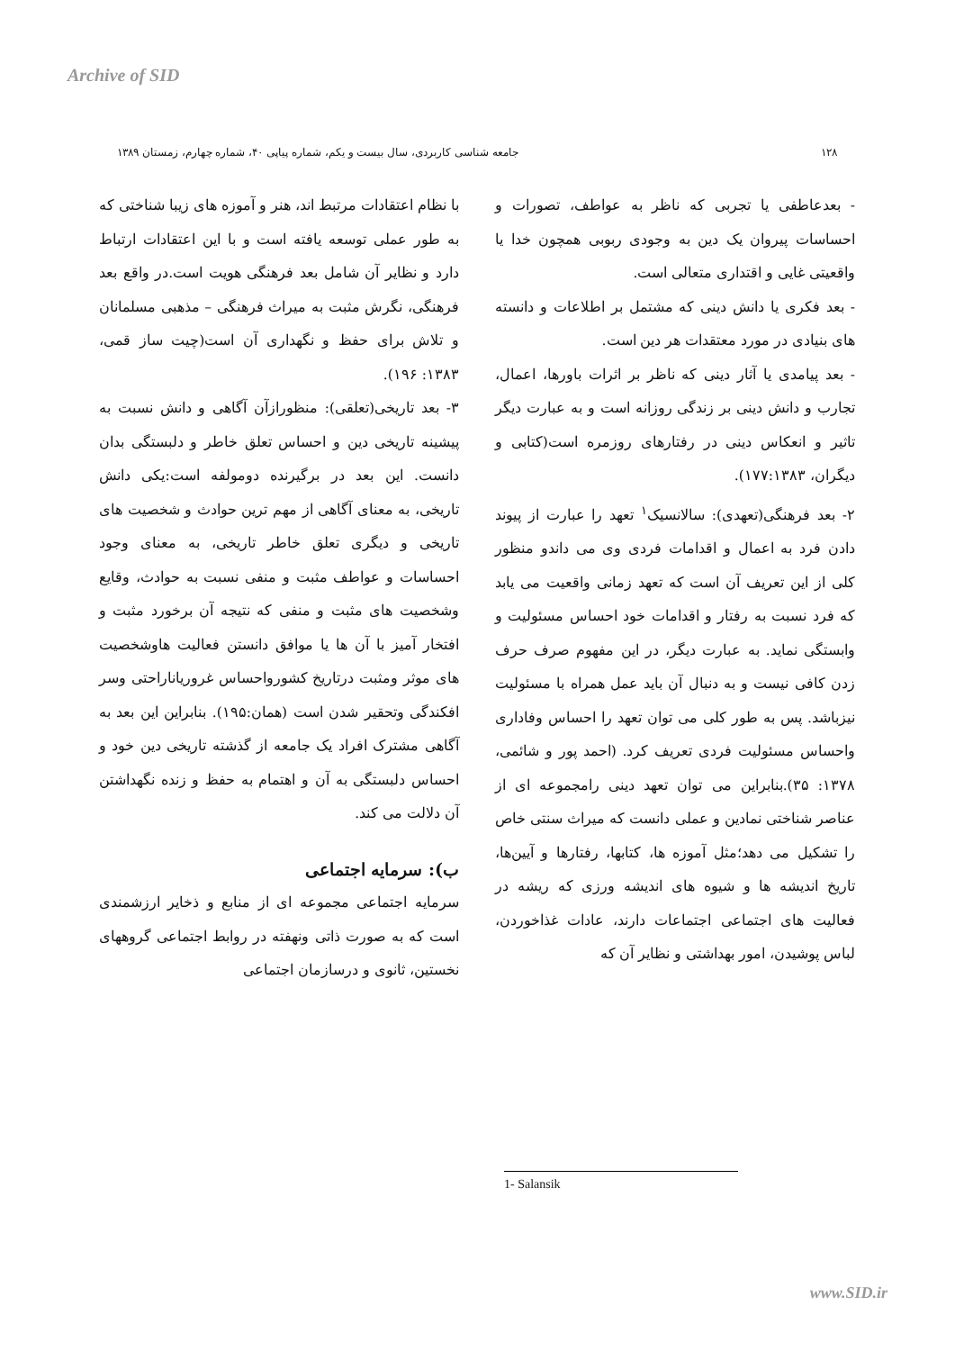Archive of SID
۱۲۸ جامعه شناسی کاربردی، سال بیست و یکم، شماره پیاپی ۴۰، شماره چهارم، زمستان ۱۳۸۹
- بعدعاطفی یا تجربی که ناظر به عواطف، تصورات و احساسات پیروان یک دین به وجودی ربوبی همچون خدا یا واقعیتی غایی و اقتداری متعالی است.
- بعد فکری یا دانش دینی که مشتمل بر اطلاعات و دانسته های بنیادی در مورد معتقدات هر دین است.
- بعد پیامدی یا آثار دینی که ناظر بر اثرات باورها، اعمال، تجارب و دانش دینی بر زندگی روزانه است و به عبارت دیگر تاثیر و انعکاس دینی در رفتارهای روزمره است(کتابی و دیگران، ۱۷۷:۱۳۸۳).
۲- بعد فرهنگی(تعهدی): سالانسیک<sup>۱</sup> تعهد را عبارت از پیوند دادن فرد به اعمال و اقدامات فردی وی می داندو منظور کلی از این تعریف آن است که تعهد زمانی واقعیت می یابد که فرد نسبت به رفتار و اقدامات خود احساس مسئولیت و وابستگی نماید. به عبارت دیگر، در این مفهوم صرف حرف زدن کافی نیست و به دنبال آن باید عمل همراه با مسئولیت نیزباشد. پس به طور کلی می توان تعهد را احساس وفاداری واحساس مسئولیت فردی تعریف کرد. (احمد پور و شائمی، ۱۳۷۸: ۳۵).بنابراین می توان تعهد دینی رامجموعه ای از عناصر شناختی نمادین و عملی دانست که میراث سنتی خاص را تشکیل می دهد؛مثل آموزه ها، کتابها، رفتارها و آیین‌ها، تاریخ اندیشه ها و شیوه های اندیشه ورزی که ریشه در فعالیت های اجتماعی اجتماعات دارند، عادات غذاخوردن، لباس پوشیدن، امور بهداشتی و نظایر آن که
با نظام اعتقادات مرتبط اند، هنر و آموزه های زیبا شناختی که به طور عملی توسعه یافته است و با این اعتقادات ارتباط دارد و نظایر آن شامل بعد فرهنگی هویت است.در واقع بعد فرهنگی، نگرش مثبت به میراث فرهنگی – مذهبی مسلمانان و تلاش برای حفظ و نگهداری آن است(چیت ساز قمی، ۱۳۸۳: ۱۹۶).
۳- بعد تاریخی(تعلقی): منظورازآن آگاهی و دانش نسبت به پیشینه تاریخی دین و احساس تعلق خاطر و دلبستگی بدان دانست. این بعد در برگیرنده دومولفه است:یکی دانش تاریخی، به معنای آگاهی از مهم ترین حوادث و شخصیت های تاریخی و دیگری تعلق خاطر تاریخی، به معنای وجود احساسات و عواطف مثبت و منفی نسبت به حوادث، وقایع وشخصیت های مثبت و منفی که نتیجه آن برخورد مثبت و افتخار آمیز با آن ها یا موافق دانستن فعالیت هاوشخصیت های موثر ومثبت درتاریخ کشورواحساس غروریاناراحتی وسر افکندگی وتحقیر شدن است (همان:۱۹۵). بنابراین این بعد به آگاهی مشترک افراد یک جامعه از گذشته تاریخی دین خود و احساس دلبستگی به آن و اهتمام به حفظ و زنده نگهداشتن آن دلالت می کند.
ب): سرمایه اجتماعی
سرمایه اجتماعی مجموعه ای از منابع و ذخایر ارزشمندی است که به صورت ذاتی ونهفته در روابط اجتماعی گروههای نخستین، ثانوی و درسازمان اجتماعی
1- Salansik
www.SID.ir